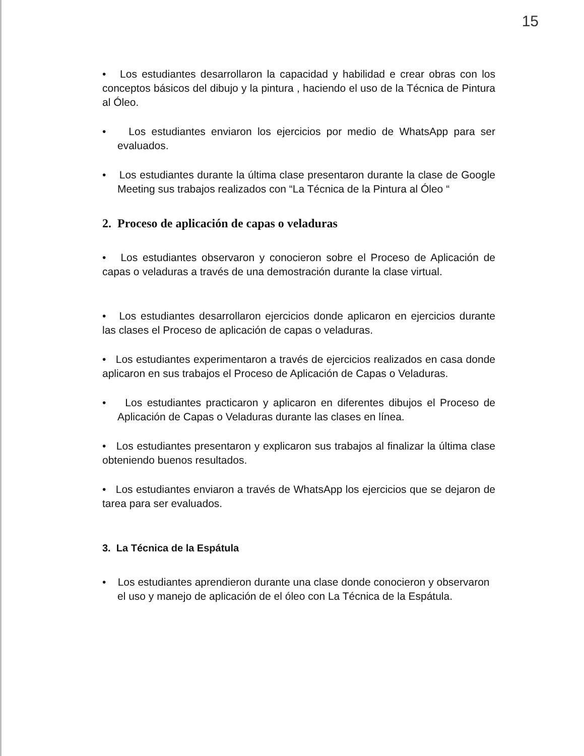15
• Los estudiantes desarrollaron la capacidad y habilidad e crear obras con los conceptos básicos del dibujo y la pintura , haciendo el uso de la Técnica de Pintura al Óleo.
• Los estudiantes enviaron los ejercicios por medio de WhatsApp para ser evaluados.
• Los estudiantes durante la última clase presentaron durante la clase de Google Meeting sus trabajos realizados con “La Técnica de la Pintura al Óleo “
2. Proceso de aplicación de capas o veladuras
• Los estudiantes observaron y conocieron sobre el Proceso de Aplicación de capas o veladuras a través de una demostración durante la clase virtual.
• Los estudiantes desarrollaron ejercicios donde aplicaron en ejercicios durante las clases el Proceso de aplicación de capas o veladuras.
• Los estudiantes experimentaron a través de ejercicios realizados en casa donde aplicaron en sus trabajos el Proceso de Aplicación de Capas o Veladuras.
• Los estudiantes practicaron y aplicaron en diferentes dibujos el Proceso de Aplicación de Capas o Veladuras durante las clases en línea.
• Los estudiantes presentaron y explicaron sus trabajos al finalizar la última clase obteniendo buenos resultados.
• Los estudiantes enviaron a través de WhatsApp los ejercicios que se dejaron de tarea para ser evaluados.
3. La Técnica de la Espátula
• Los estudiantes aprendieron durante una clase donde conocieron y observaron el uso y manejo de aplicación de el óleo con La Técnica de la Espátula.